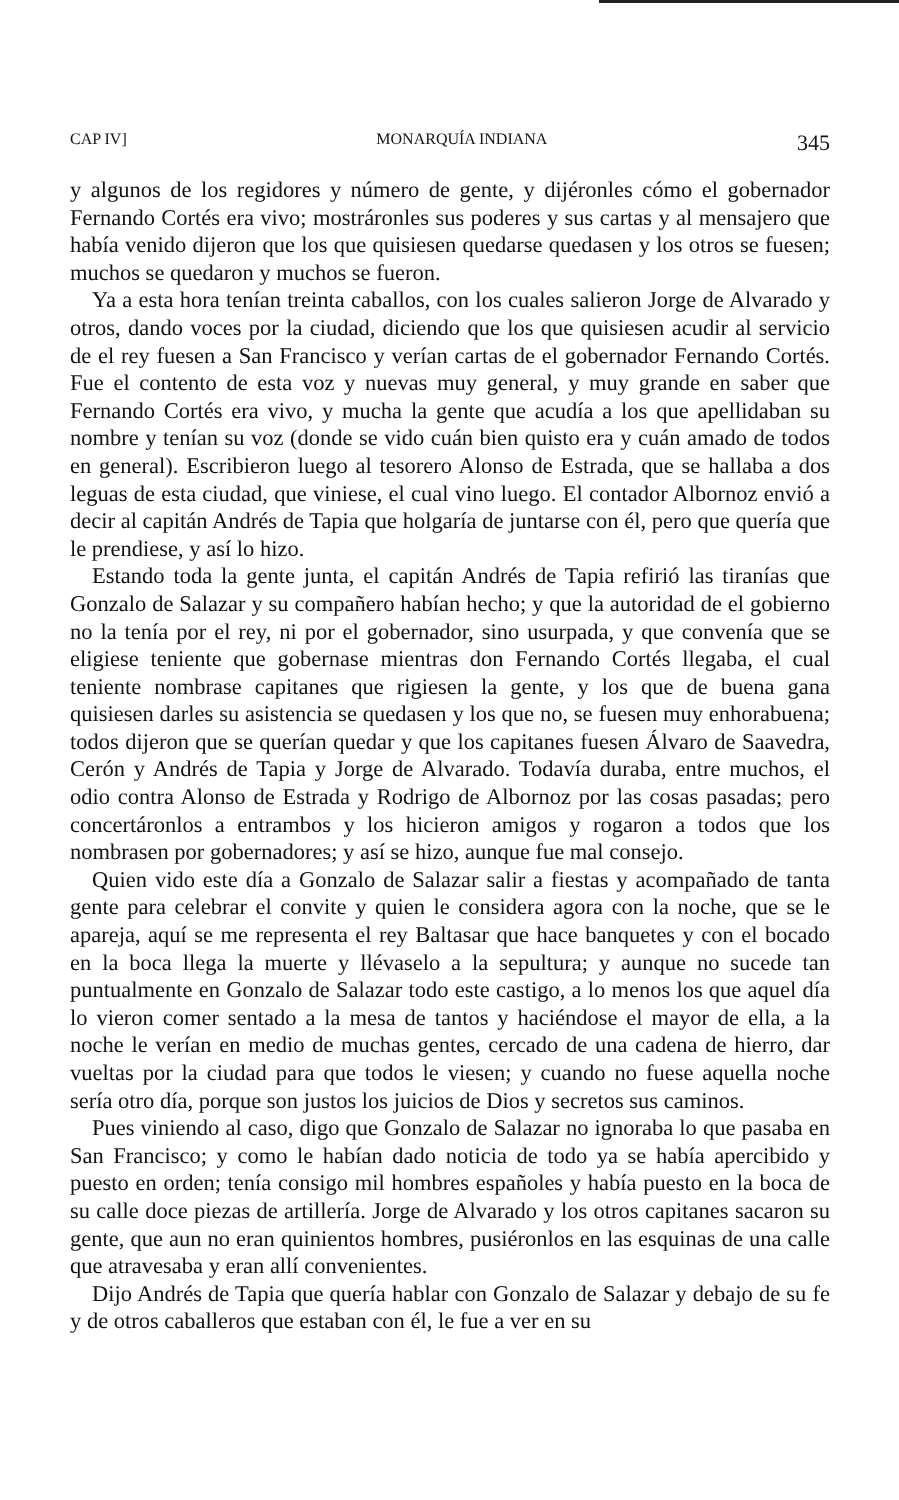CAP IV] MONARQUÍA INDIANA 345
y algunos de los regidores y número de gente, y dijéronles cómo el gobernador Fernando Cortés era vivo; mostráronles sus poderes y sus cartas y al mensajero que había venido dijeron que los que quisiesen quedarse quedasen y los otros se fuesen; muchos se quedaron y muchos se fueron.
Ya a esta hora tenían treinta caballos, con los cuales salieron Jorge de Alvarado y otros, dando voces por la ciudad, diciendo que los que quisiesen acudir al servicio de el rey fuesen a San Francisco y verían cartas de el gobernador Fernando Cortés. Fue el contento de esta voz y nuevas muy general, y muy grande en saber que Fernando Cortés era vivo, y mucha la gente que acudía a los que apellidaban su nombre y tenían su voz (donde se vido cuán bien quisto era y cuán amado de todos en general). Escribieron luego al tesorero Alonso de Estrada, que se hallaba a dos leguas de esta ciudad, que viniese, el cual vino luego. El contador Albornoz envió a decir al capitán Andrés de Tapia que holgaría de juntarse con él, pero que quería que le prendiese, y así lo hizo.
Estando toda la gente junta, el capitán Andrés de Tapia refirió las tiranías que Gonzalo de Salazar y su compañero habían hecho; y que la autoridad de el gobierno no la tenía por el rey, ni por el gobernador, sino usurpada, y que convenía que se eligiese teniente que gobernase mientras don Fernando Cortés llegaba, el cual teniente nombrase capitanes que rigiesen la gente, y los que de buena gana quisiesen darles su asistencia se quedasen y los que no, se fuesen muy enhorabuena; todos dijeron que se querían quedar y que los capitanes fuesen Álvaro de Saavedra, Cerón y Andrés de Tapia y Jorge de Alvarado. Todavía duraba, entre muchos, el odio contra Alonso de Estrada y Rodrigo de Albornoz por las cosas pasadas; pero concertáronlos a entrambos y los hicieron amigos y rogaron a todos que los nombrasen por gobernadores; y así se hizo, aunque fue mal consejo.
Quien vido este día a Gonzalo de Salazar salir a fiestas y acompañado de tanta gente para celebrar el convite y quien le considera agora con la noche, que se le apareja, aquí se me representa el rey Baltasar que hace banquetes y con el bocado en la boca llega la muerte y llévaselo a la sepultura; y aunque no sucede tan puntualmente en Gonzalo de Salazar todo este castigo, a lo menos los que aquel día lo vieron comer sentado a la mesa de tantos y haciéndose el mayor de ella, a la noche le verían en medio de muchas gentes, cercado de una cadena de hierro, dar vueltas por la ciudad para que todos le viesen; y cuando no fuese aquella noche sería otro día, porque son justos los juicios de Dios y secretos sus caminos.
Pues viniendo al caso, digo que Gonzalo de Salazar no ignoraba lo que pasaba en San Francisco; y como le habían dado noticia de todo ya se había apercibido y puesto en orden; tenía consigo mil hombres españoles y había puesto en la boca de su calle doce piezas de artillería. Jorge de Alvarado y los otros capitanes sacaron su gente, que aun no eran quinientos hombres, pusiéronlos en las esquinas de una calle que atravesaba y eran allí convenientes.
Dijo Andrés de Tapia que quería hablar con Gonzalo de Salazar y debajo de su fe y de otros caballeros que estaban con él, le fue a ver en su